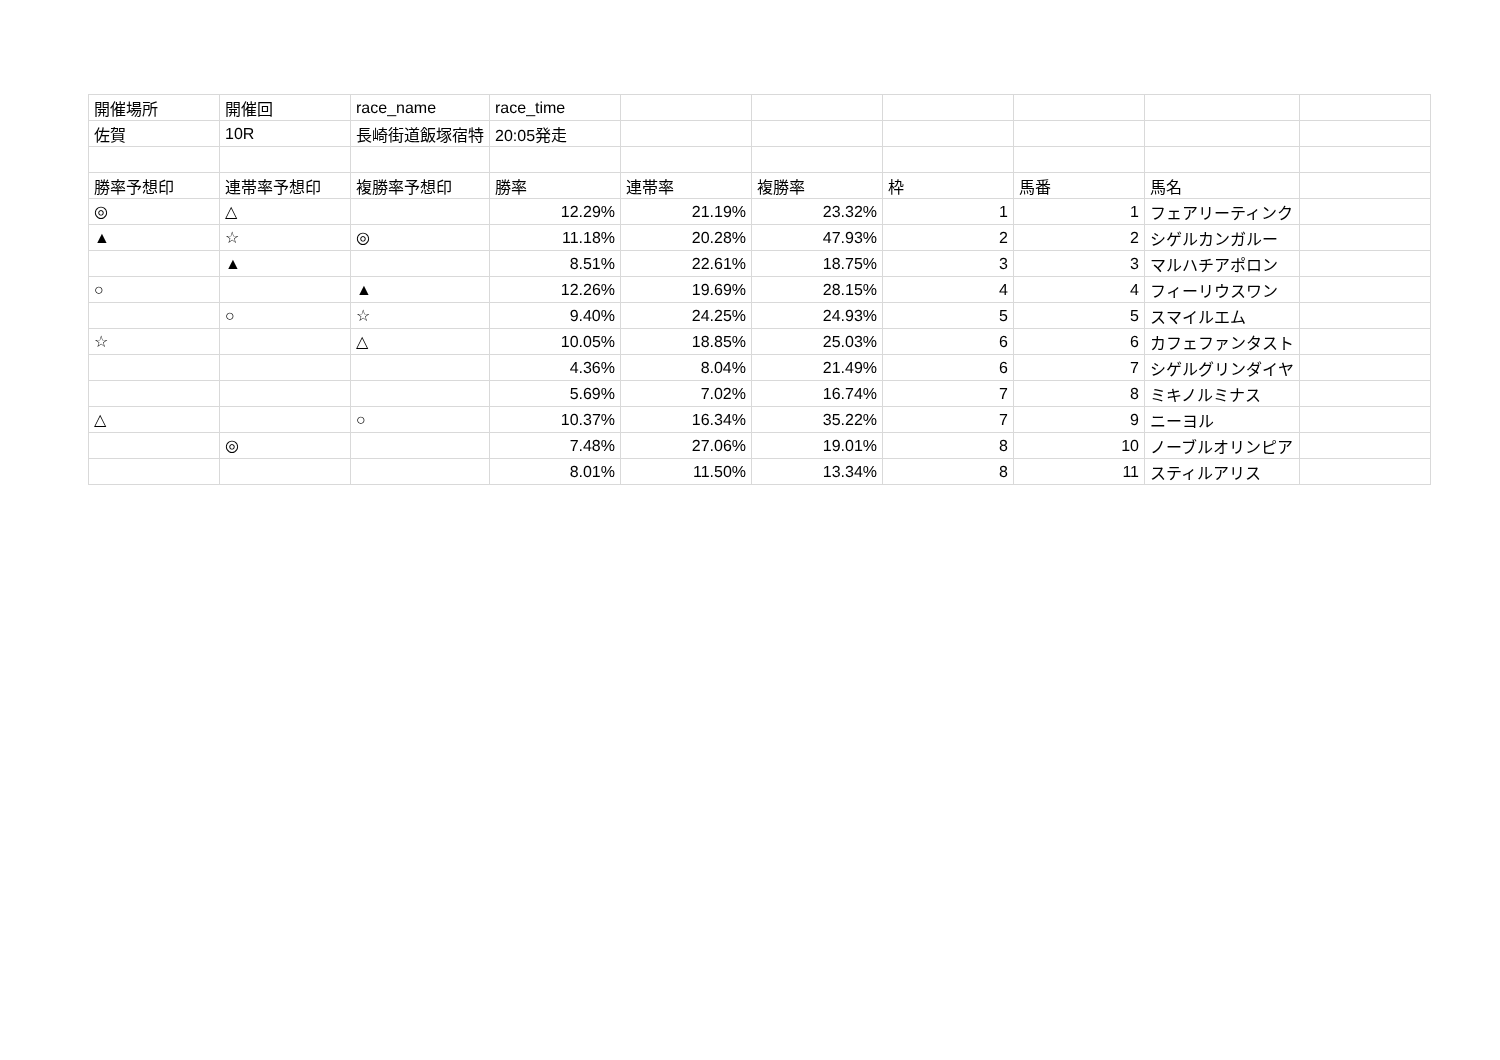| 開催場所 | 開催回 | race_name | race_time | | | | | | |
| 佐賀 | 10R | 長崎街道飯塚宿特 | 20:05発走 | | | | | | |
| 勝率予想印 | 連帯率予想印 | 複勝率予想印 | 勝率 | 連帯率 | 複勝率 | 枠 | 馬番 | 馬名 | |
| ◎ | △ | | 12.29% | 21.19% | 23.32% | 1 | 1 | フェアリーティンク | |
| ▲ | ☆ | ◎ | 11.18% | 20.28% | 47.93% | 2 | 2 | シゲルカンガルー | |
| | ▲ | | 8.51% | 22.61% | 18.75% | 3 | 3 | マルハチアポロン | |
| ○ | | ▲ | 12.26% | 19.69% | 28.15% | 4 | 4 | フィーリウスワン | |
| | ○ | ☆ | 9.40% | 24.25% | 24.93% | 5 | 5 | スマイルエム | |
| ☆ | | △ | 10.05% | 18.85% | 25.03% | 6 | 6 | カフェファンタスト | |
| | | | 4.36% | 8.04% | 21.49% | 6 | 7 | シゲルグリンダイヤ | |
| | | | 5.69% | 7.02% | 16.74% | 7 | 8 | ミキノルミナス | |
| △ | | ○ | 10.37% | 16.34% | 35.22% | 7 | 9 | ニーヨル | |
| | ◎ | | 7.48% | 27.06% | 19.01% | 8 | 10 | ノーブルオリンピア | |
| | | | 8.01% | 11.50% | 13.34% | 8 | 11 | スティルアリス | |